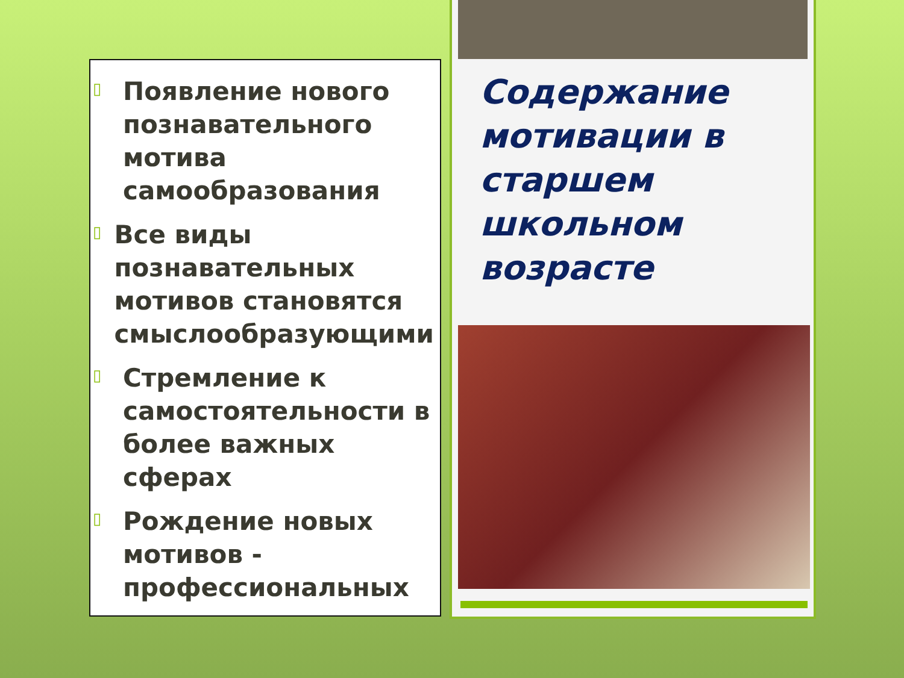▯
Появление нового познавательного мотива самообразования
▯
Все виды познавательных мотивов становятся смыслообразующими
▯
Стремление к самостоятельности в более важных сферах
▯
Рождение новых мотивов - профессиональных
Содержание мотивации в старшем школьном возрасте